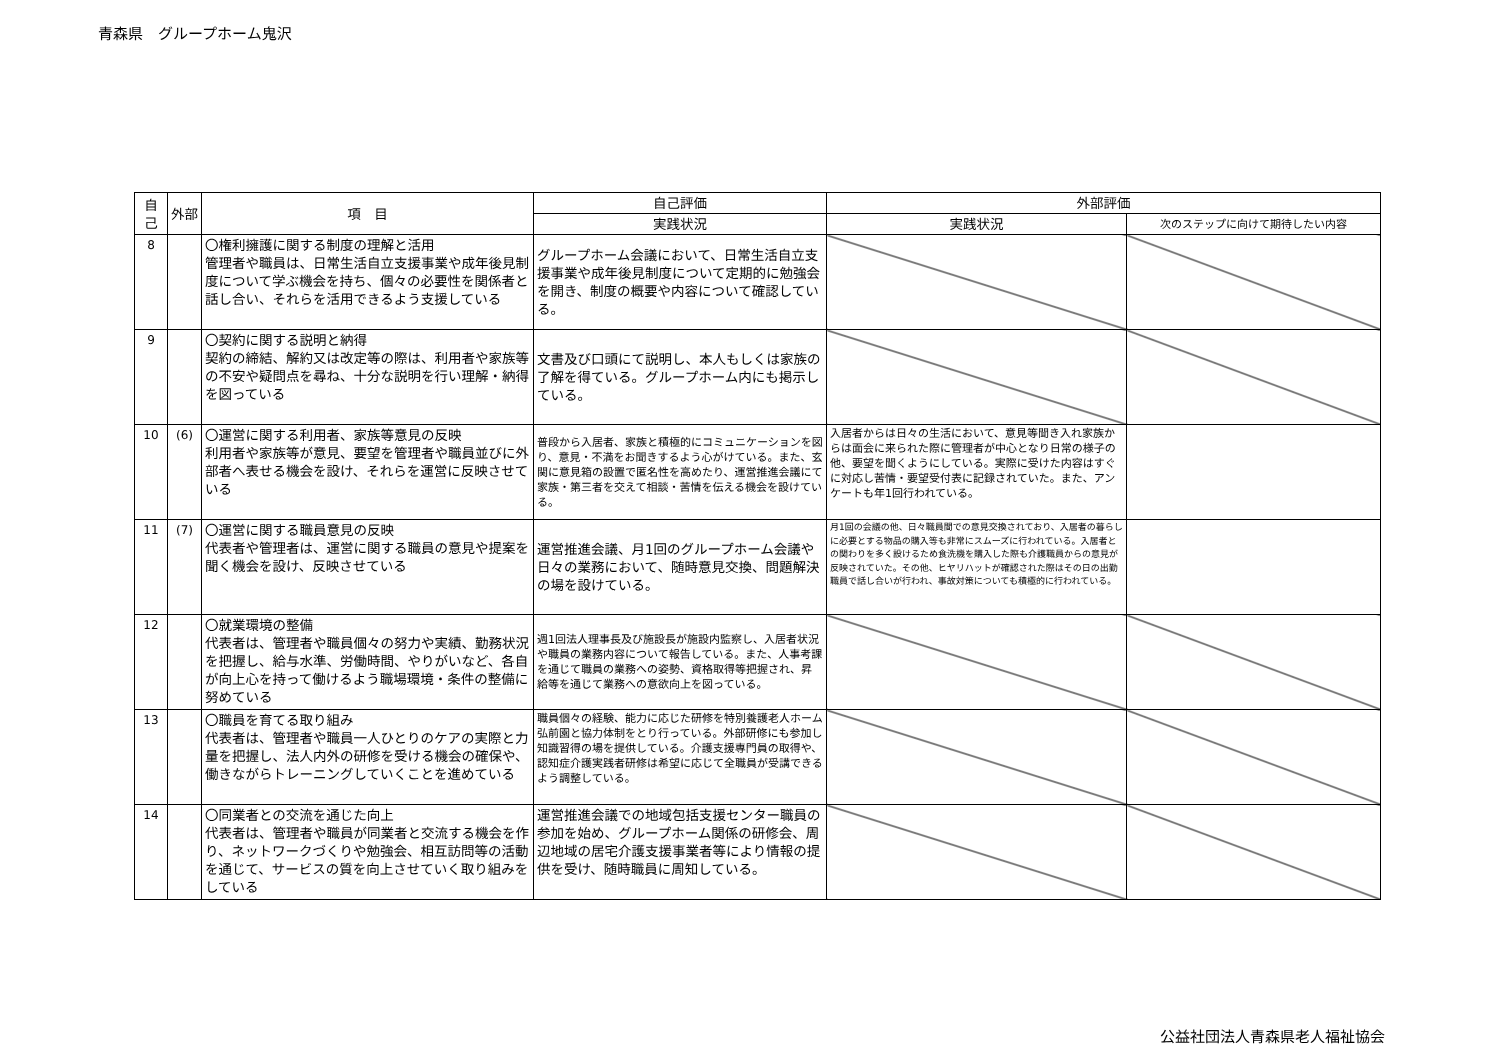青森県　グループホーム鬼沢
| 自己 | 外部 | 項 目 | 自己評価 | 外部評価 | |
| --- | --- | --- | --- | --- | --- |
| | | | 実践状況 | 実践状況 | 次のステップに向けて期待したい内容 |
| 8 | | 〇権利擁護に関する制度の理解と活用 管理者や職員は、日常生活自立支援事業や成年後見制度について学ぶ機会を持ち、個々の必要性を関係者と話し合い、それらを活用できるよう支援している | グループホーム会議において、日常生活自立支援事業や成年後見制度について定期的に勉強会を開き、制度の概要や内容について確認している。 | | |
| 9 | | 〇契約に関する説明と納得 契約の締結、解約又は改定等の際は、利用者や家族等の不安や疑問点を尋ね、十分な説明を行い理解・納得を図っている | 文書及び口頭にて説明し、本人もしくは家族の了解を得ている。グループホーム内にも掲示している。 | | |
| 10 | (6) | 〇運営に関する利用者、家族等意見の反映 利用者や家族等が意見、要望を管理者や職員並びに外部者へ表せる機会を設け、それらを運営に反映させている | 普段から入居者、家族と積極的にコミュニケーションを図り、意見・不満をお聞きするよう心がけている。また、玄関に意見箱の設置で匿名性を高めたり、運営推進会議にて家族・第三者を交えて相談・苦情を伝える機会を設けている。 | 入居者からは日々の生活において、意見等聞き入れ家族からは面会に来られた際に管理者が中心となり日常の様子の他、要望を聞くようにしている。実際に受けた内容はすぐに対応し苦情・要望受付表に記録されていた。また、アンケートも年1回行われている。 | |
| 11 | (7) | 〇運営に関する職員意見の反映 代表者や管理者は、運営に関する職員の意見や提案を聞く機会を設け、反映させている | 運営推進会議、月1回のグループホーム会議や日々の業務において、随時意見交換、問題解決の場を設けている。 | 月1回の会議の他、日々職員間での意見交換されており、入居者の暮らしに必要とする物品の購入等も非常にスムーズに行われている。入居者との関わりを多く設けるため食洗機を購入した際も介護職員からの意見が反映されていた。その他、ヒヤリハットが確認された際はその日の出勤職員で話し合いが行われ、事故対策についても積極的に行われている。 | |
| 12 | | 〇就業環境の整備 代表者は、管理者や職員個々の努力や実績、勤務状況を把握し、給与水準、労働時間、やりがいなど、各自が向上心を持って働けるよう職場環境・条件の整備に努めている | 週1回法人理事長及び施設長が施設内監察し、入居者状況や職員の業務内容について報告している。また、人事考課を通じて職員の業務への姿勢、資格取得等把握され、昇給等を通じて業務への意欲向上を図っている。 | | |
| 13 | | 〇職員を育てる取り組み 代表者は、管理者や職員一人ひとりのケアの実際と力量を把握し、法人内外の研修を受ける機会の確保や、働きながらトレーニングしていくことを進めている | 職員個々の経験、能力に応じた研修を特別養護老人ホーム弘前園と協力体制をとり行っている。外部研修にも参加し知識習得の場を提供している。介護支援専門員の取得や、認知症介護実践者研修は希望に応じて全職員が受講できるよう調整している。 | | |
| 14 | | 〇同業者との交流を通じた向上 代表者は、管理者や職員が同業者と交流する機会を作り、ネットワークづくりや勉強会、相互訪問等の活動を通じて、サービスの質を向上させていく取り組みをしている | 運営推進会議での地域包括支援センター職員の参加を始め、グループホーム関係の研修会、周辺地域の居宅介護支援事業者等により情報の提供を受け、随時職員に周知している。 | | |
公益社団法人青森県老人福祉協会